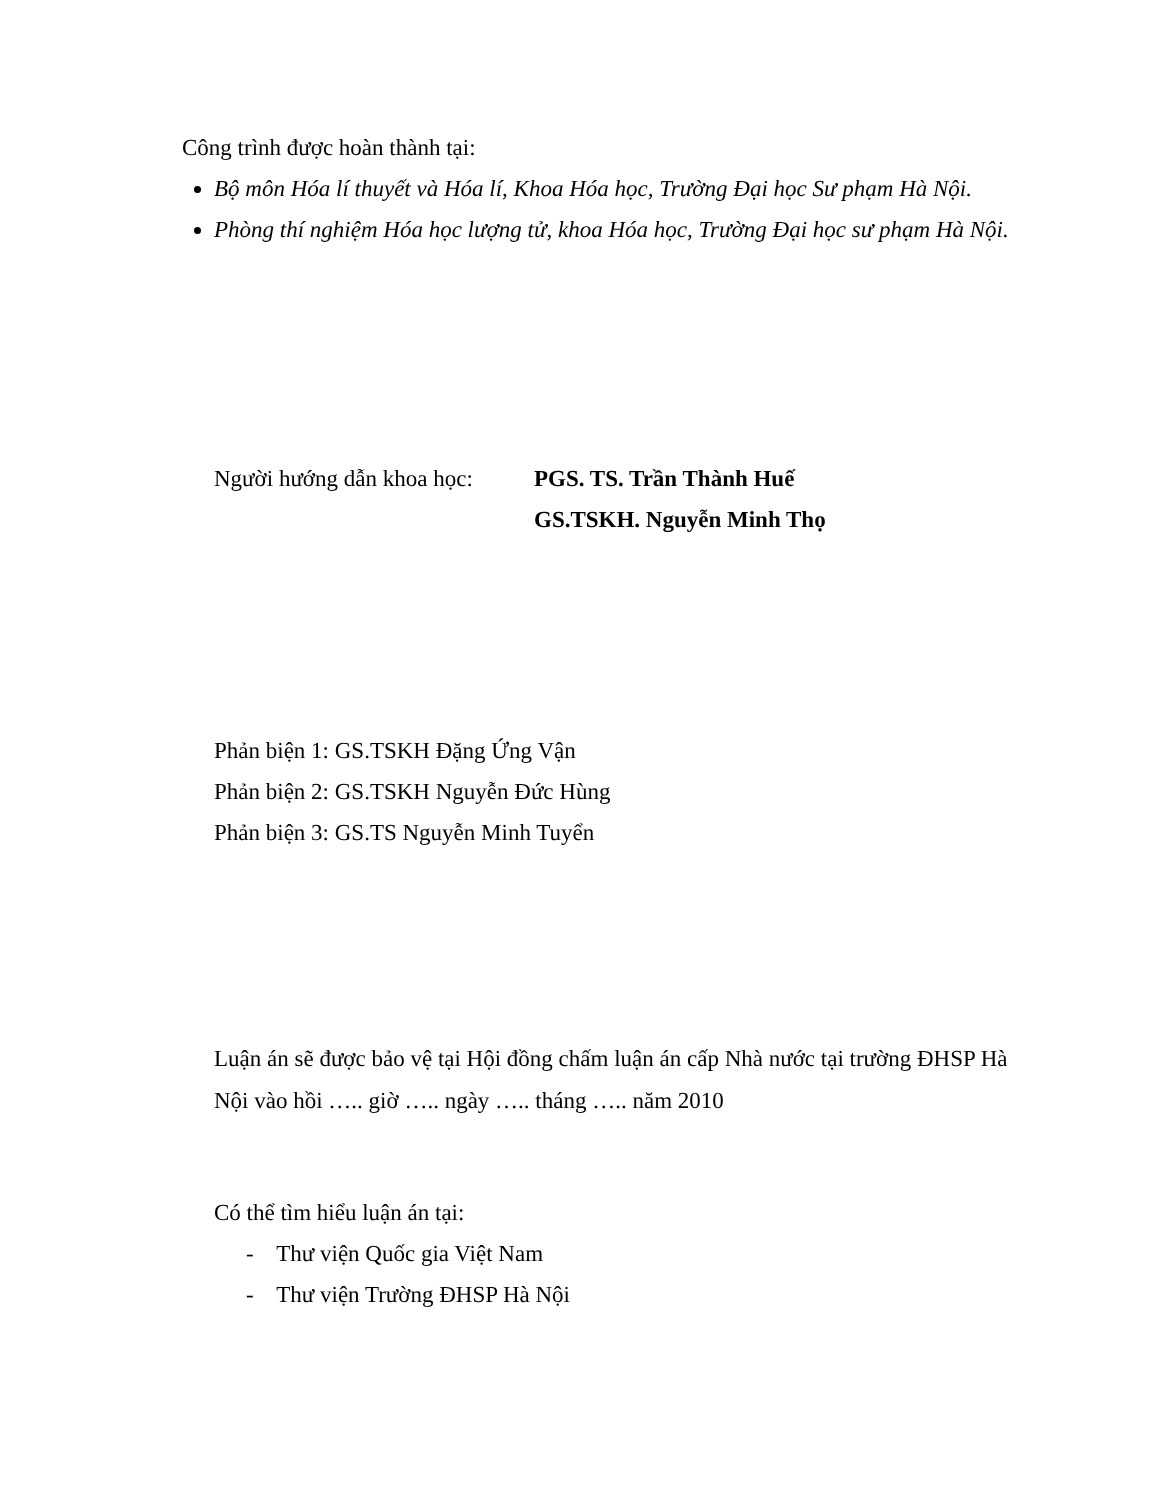Công trình được hoàn thành tại:
Bộ môn Hóa lí thuyết và Hóa lí, Khoa Hóa học, Trường Đại học Sư phạm Hà Nội.
Phòng thí nghiệm Hóa học lượng tử, khoa Hóa học, Trường Đại học sư phạm Hà Nội.
Người hướng dẫn khoa học:
PGS. TS. Trần Thành Huế
GS.TSKH. Nguyễn Minh Thọ
Phản biện 1: GS.TSKH Đặng Ứng Vận
Phản biện 2: GS.TSKH Nguyễn Đức Hùng
Phản biện 3: GS.TS Nguyễn Minh Tuyển
Luận án sẽ được bảo vệ tại Hội đồng chấm luận án cấp Nhà nước tại trường ĐHSP Hà Nội vào hồi ….. giờ ….. ngày ….. tháng ….. năm 2010
Có thể tìm hiểu luận án tại:
- Thư viện Quốc gia Việt Nam
- Thư viện Trường ĐHSP Hà Nội